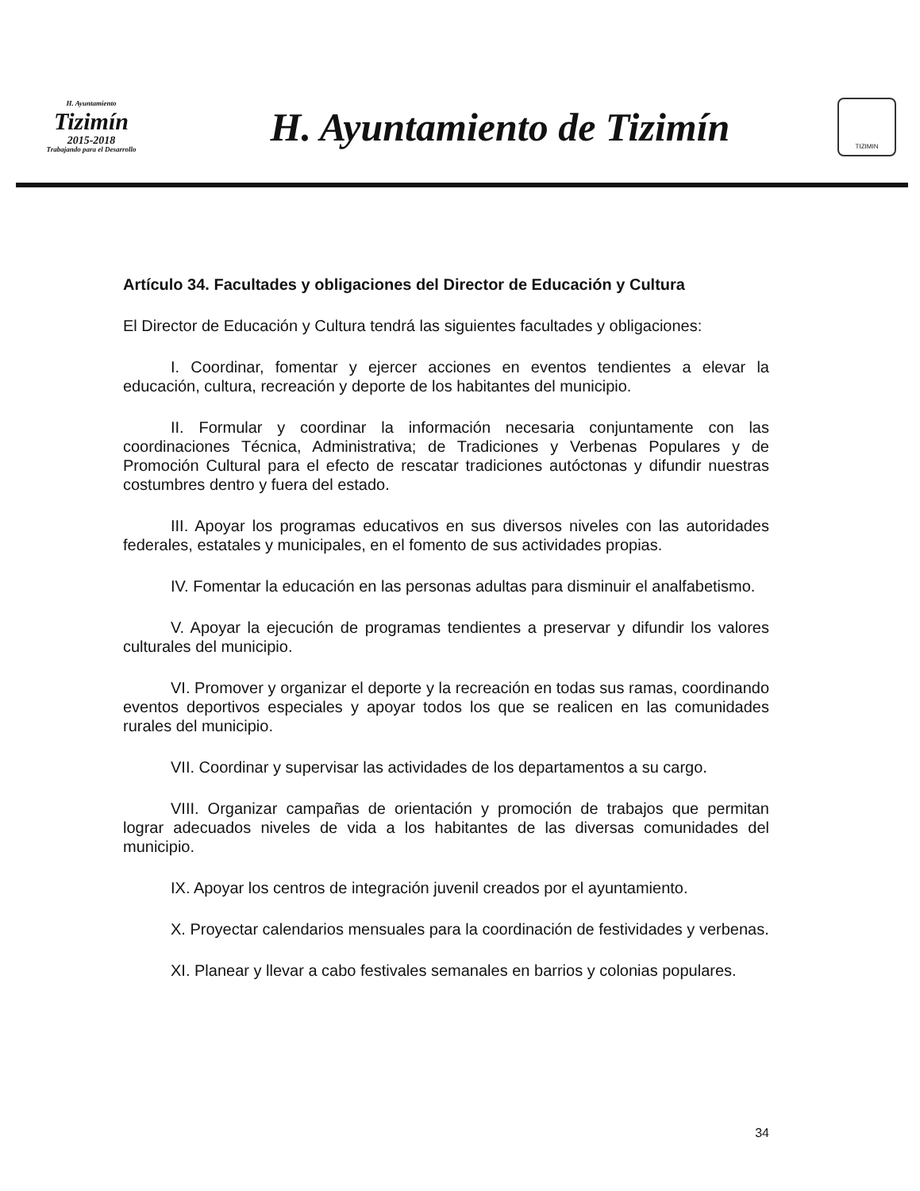H. Ayuntamiento
Tizimín
2015-2018
Trabajando para el Desarrollo
H. Ayuntamiento de Tizimín
TIZIMIN
Artículo 34. Facultades y obligaciones del Director de Educación y Cultura
El Director de Educación y Cultura tendrá las siguientes facultades y obligaciones:
I. Coordinar, fomentar y ejercer acciones en eventos tendientes a elevar la educación, cultura, recreación y deporte de los habitantes del municipio.
II. Formular y coordinar la información necesaria conjuntamente con las coordinaciones Técnica, Administrativa; de Tradiciones y Verbenas Populares y de Promoción Cultural para el efecto de rescatar tradiciones autóctonas y difundir nuestras costumbres dentro y fuera del estado.
III. Apoyar los programas educativos en sus diversos niveles con las autoridades federales, estatales y municipales, en el fomento de sus actividades propias.
IV. Fomentar la educación en las personas adultas para disminuir el analfabetismo.
V. Apoyar la ejecución de programas tendientes a preservar y difundir los valores culturales del municipio.
VI. Promover y organizar el deporte y la recreación en todas sus ramas, coordinando eventos deportivos especiales y apoyar todos los que se realicen en las comunidades rurales del municipio.
VII. Coordinar y supervisar las actividades de los departamentos a su cargo.
VIII. Organizar campañas de orientación y promoción de trabajos que permitan lograr adecuados niveles de vida a los habitantes de las diversas comunidades del municipio.
IX. Apoyar los centros de integración juvenil creados por el ayuntamiento.
X. Proyectar calendarios mensuales para la coordinación de festividades y verbenas.
XI. Planear y llevar a cabo festivales semanales en barrios y colonias populares.
34